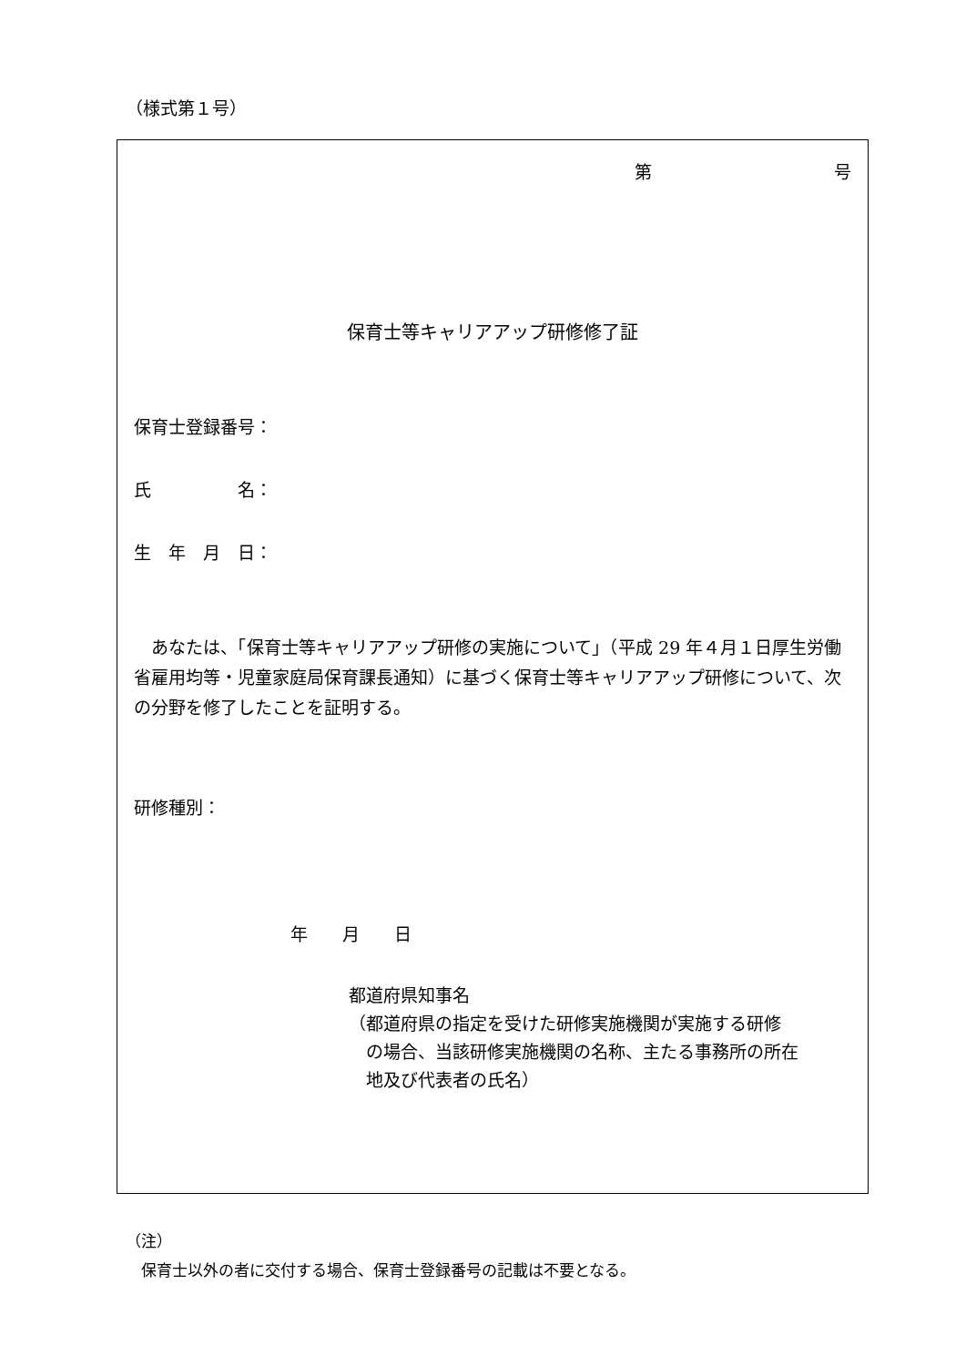（様式第１号）
第 号
保育士等キャリアアップ研修修了証
保育士登録番号：
氏　　　　　名：
生　年　月　日：
　あなたは、「保育士等キャリアアップ研修の実施について」（平成 29 年４月１日厚生労働省雇用均等・児童家庭局保育課長通知）に基づく保育士等キャリアアップ研修について、次の分野を修了したことを証明する。
研修種別：
年　　月　　日
都道府県知事名
（都道府県の指定を受けた研修実施機関が実施する研修
　の場合、当該研修実施機関の名称、主たる事務所の所在
　地及び代表者の氏名）
（注）
　保育士以外の者に交付する場合、保育士登録番号の記載は不要となる。